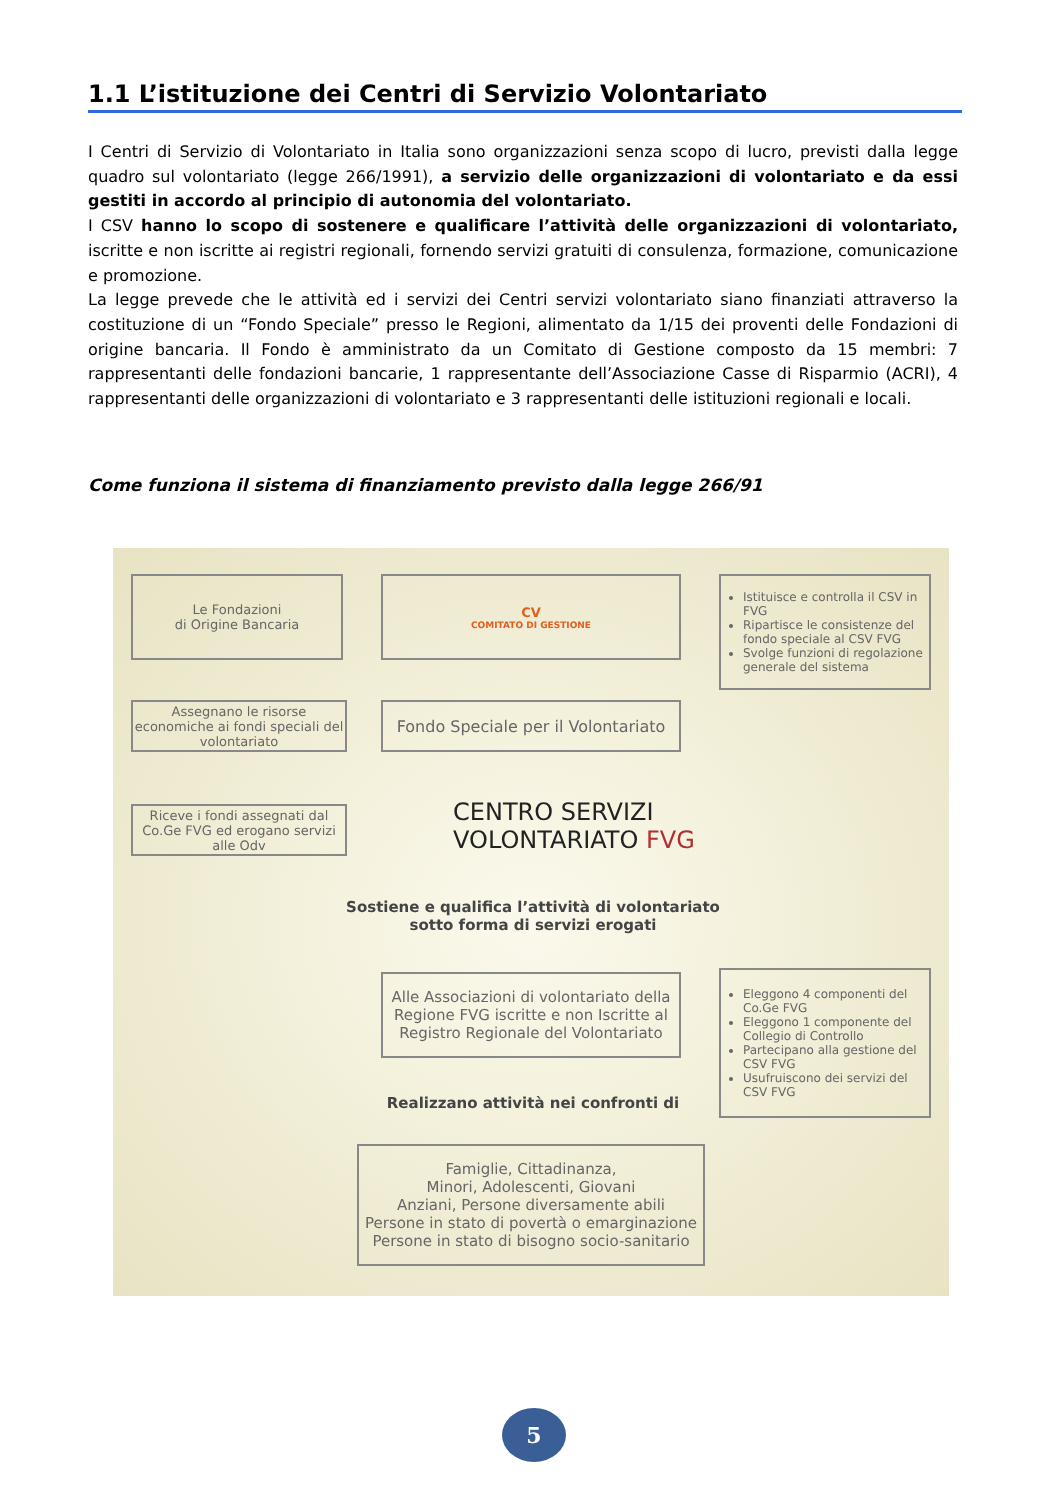1.1 L’istituzione dei Centri di Servizio Volontariato
I Centri di Servizio di Volontariato in Italia sono organizzazioni senza scopo di lucro, previsti dalla legge quadro sul volontariato (legge 266/1991), a servizio delle organizzazioni di volontariato e da essi gestiti in accordo al principio di autonomia del volontariato.
I CSV hanno lo scopo di sostenere e qualificare l’attività delle organizzazioni di volontariato, iscritte e non iscritte ai registri regionali, fornendo servizi gratuiti di consulenza, formazione, comunicazione e promozione.
La legge prevede che le attività ed i servizi dei Centri servizi volontariato siano finanziati attraverso la costituzione di un “Fondo Speciale” presso le Regioni, alimentato da 1/15 dei proventi delle Fondazioni di origine bancaria. Il Fondo è amministrato da un Comitato di Gestione composto da 15 membri: 7 rappresentanti delle fondazioni bancarie, 1 rappresentante dell’Associazione Casse di Risparmio (ACRI), 4 rappresentanti delle organizzazioni di volontariato e 3 rappresentanti delle istituzioni regionali e locali.
Come funziona il sistema di finanziamento previsto dalla legge 266/91
Le Fondazioni
di Origine Bancaria
CV
COMITATO DI GESTIONE
Istituisce e controlla il CSV in FVG
Ripartisce le consistenze del fondo speciale al CSV FVG
Svolge funzioni di regolazione generale del sistema
Assegnano le risorse economiche ai fondi speciali del volontariato
Fondo Speciale per il Volontariato
Riceve i fondi assegnati dal Co.Ge FVG ed erogano servizi alle Odv
CENTRO SERVIZI
VOLONTARIATO FVG
Sostiene e qualifica l’attività di volontariato
sotto forma di servizi erogati
Alle Associazioni di volontariato della Regione FVG iscritte e non Iscritte al Registro Regionale del Volontariato
Eleggono 4 componenti del Co.Ge FVG
Eleggono 1 componente del Collegio di Controllo
Partecipano alla gestione del CSV FVG
Usufruiscono dei servizi del CSV FVG
Realizzano attività nei confronti di
Famiglie, Cittadinanza,
Minori, Adolescenti, Giovani
Anziani, Persone diversamente abili
Persone in stato di povertà o emarginazione
Persone in stato di bisogno socio-sanitario
5